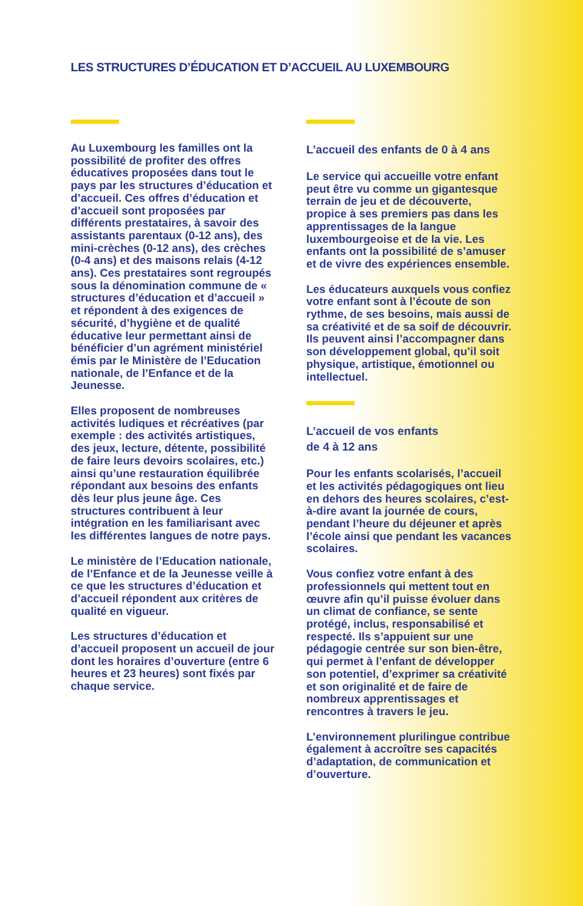LES STRUCTURES D’ÉDUCATION ET D’ACCUEIL AU LUXEMBOURG
Au Luxembourg les familles ont la possibilité de profiter des offres éducatives proposées dans tout le pays par les structures d’éducation et d’accueil. Ces offres d’éducation et d’accueil sont proposées par différents prestataires, à savoir des assistants parentaux (0-12 ans), des mini-crèches (0-12 ans), des crèches (0-4 ans) et des maisons relais (4-12 ans). Ces prestataires sont regroupés sous la dénomination commune de « structures d’éducation et d’accueil » et répondent à des exigences de sécurité, d’hygiène et de qualité éducative leur permettant ainsi de bénéficier d’un agrément ministériel émis par le Ministère de l’Education nationale, de l’Enfance et de la Jeunesse.
Elles proposent de nombreuses activités ludiques et récréatives (par exemple : des activités artistiques, des jeux, lecture, détente, possibilité de faire leurs devoirs scolaires, etc.) ainsi qu’une restauration équilibrée répondant aux besoins des enfants dès leur plus jeune âge. Ces structures contribuent à leur intégration en les familiarisant avec les différentes langues de notre pays.
Le ministère de l’Education nationale, de l’Enfance et de la Jeunesse veille à ce que les structures d’éducation et d’accueil répondent aux critères de qualité en vigueur.
Les structures d’éducation et d’accueil proposent un accueil de jour dont les horaires d’ouverture (entre 6 heures et 23 heures) sont fixés par chaque service.
L’accueil des enfants de 0 à 4 ans
Le service qui accueille votre enfant peut être vu comme un gigantesque terrain de jeu et de découverte, propice à ses premiers pas dans les apprentissages de la langue luxembourgeoise et de la vie. Les enfants ont la possibilité de s’amuser et de vivre des expériences ensemble.
Les éducateurs auxquels vous confiez votre enfant sont à l’écoute de son rythme, de ses besoins, mais aussi de sa créativité et de sa soif de découvrir. Ils peuvent ainsi l’accompagner dans son développement global, qu’il soit physique, artistique, émotionnel ou intellectuel.
L’accueil de vos enfants
de 4 à 12 ans
Pour les enfants scolarisés, l’accueil et les activités pédagogiques ont lieu en dehors des heures scolaires, c’est-à-dire avant la journée de cours, pendant l’heure du déjeuner et après l’école ainsi que pendant les vacances scolaires.
Vous confiez votre enfant à des professionnels qui mettent tout en œuvre afin qu’il puisse évoluer dans un climat de confiance, se sente protégé, inclus, responsabilisé et respecté. Ils s’appuient sur une pédagogie centrée sur son bien-être, qui permet à l’enfant de développer son potentiel, d’exprimer sa créativité et son originalité et de faire de nombreux apprentissages et rencontres à travers le jeu.
L’environnement plurilingue contribue également à accroître ses capacités d’adaptation, de communication et d’ouverture.